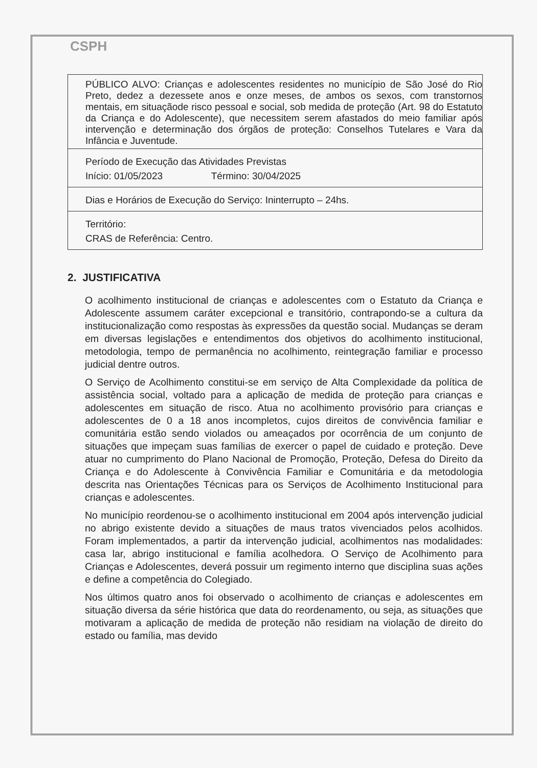CSPH
| PÚBLICO ALVO: Crianças e adolescentes residentes no município de São José do Rio Preto, dedez a dezessete anos e onze meses, de ambos os sexos, com transtornos mentais, em situaçãode risco pessoal e social, sob medida de proteção (Art. 98 do Estatuto da Criança e do Adolescente), que necessitem serem afastados do meio familiar após intervenção e determinação dos órgãos de proteção: Conselhos Tutelares e Vara da Infância e Juventude. |
| Período de Execução das Atividades Previstas Início: 01/05/2023 Término: 30/04/2025 |
| Dias e Horários de Execução do Serviço: Ininterrupto – 24hs. |
| Território: CRAS de Referência: Centro. |
2. JUSTIFICATIVA
O acolhimento institucional de crianças e adolescentes com o Estatuto da Criança e Adolescente assumem caráter excepcional e transitório, contrapondo-se a cultura da institucionalização como respostas às expressões da questão social. Mudanças se deram em diversas legislações e entendimentos dos objetivos do acolhimento institucional, metodologia, tempo de permanência no acolhimento, reintegração familiar e processo judicial dentre outros.
O Serviço de Acolhimento constitui-se em serviço de Alta Complexidade da política de assistência social, voltado para a aplicação de medida de proteção para crianças e adolescentes em situação de risco. Atua no acolhimento provisório para crianças e adolescentes de 0 a 18 anos incompletos, cujos direitos de convivência familiar e comunitária estão sendo violados ou ameaçados por ocorrência de um conjunto de situações que impeçam suas famílias de exercer o papel de cuidado e proteção. Deve atuar no cumprimento do Plano Nacional de Promoção, Proteção, Defesa do Direito da Criança e do Adolescente à Convivência Familiar e Comunitária e da metodologia descrita nas Orientações Técnicas para os Serviços de Acolhimento Institucional para crianças e adolescentes.
No município reordenou-se o acolhimento institucional em 2004 após intervenção judicial no abrigo existente devido a situações de maus tratos vivenciados pelos acolhidos. Foram implementados, a partir da intervenção judicial, acolhimentos nas modalidades: casa lar, abrigo institucional e família acolhedora. O Serviço de Acolhimento para Crianças e Adolescentes, deverá possuir um regimento interno que disciplina suas ações e define a competência do Colegiado.
Nos últimos quatro anos foi observado o acolhimento de crianças e adolescentes em situação diversa da série histórica que data do reordenamento, ou seja, as situações que motivaram a aplicação de medida de proteção não residiam na violação de direito do estado ou família, mas devido